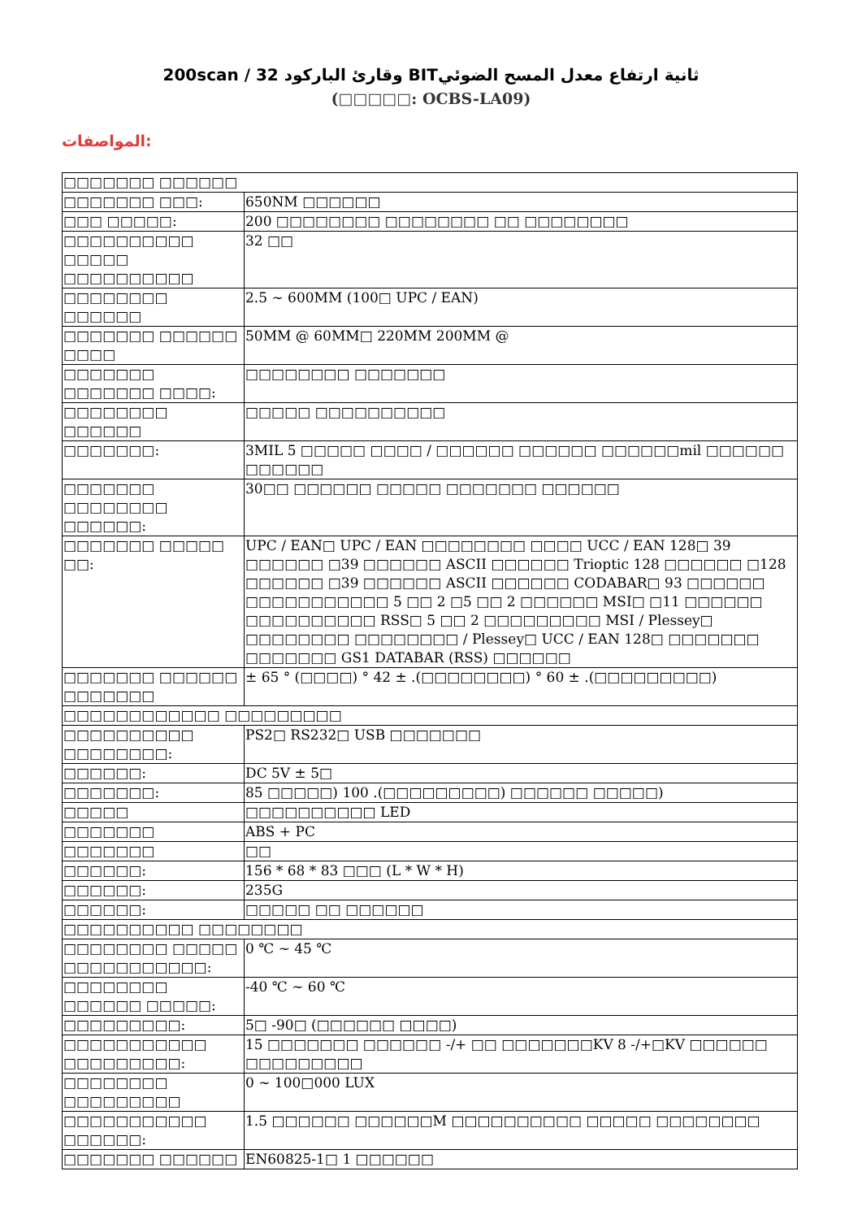200scan / 32 وقارئ الباركود BITثانية ارتفاع معدل المسح الضوئي
(□□□□□: OCBS-LA09)
المواصفات:
| □□□□□□□ □□□□□□ | |
| □□□□□□□ □□□: | 650NM □□□□□□ |
| □□□ □□□□□: | 200 □□□□□□□□ □□□□□□□□ □□ □□□□□□□□ |
| □□□□□□□□□□ □□□□□ □□□□□□□□□□ | 32 □□ |
| □□□□□□□□ □□□□□□ | 2.5 ~ 600MM (100□ UPC / EAN) |
| □□□□□□□ □□□□□□ □□□□ | 50MM @ 60MM□ 220MM 200MM @ |
| □□□□□□□ □□□□□□□ □□□□: | □□□□□□□□ □□□□□□□ |
| □□□□□□□□ □□□□□□ | □□□□□ □□□□□□□□□□ |
| □□□□□□□: | 3MIL 5 □□□□□ □□□□ / □□□□□□ □□□□□□ □□□□□□mil □□□□□□ □□□□□□ |
| □□□□□□□ □□□□□□□□ □□□□□□: | 30□□ □□□□□□ □□□□□ □□□□□□□ □□□□□□ |
| □□□□□□□ □□□□□ □□: | UPC / EAN□ UPC / EAN □□□□□□□□ □□□□ UCC / EAN 128□ 39 □□□□□□ □39 □□□□□□ ASCII □□□□□□ Trioptic 128 □□□□□□ □128 □□□□□□ □39 □□□□□□ ASCII □□□□□□ CODABAR□ 93 □□□□□□ □□□□□□□□□□□ 5 □□ 2 □5 □□ 2 □□□□□□ MSI□ □11 □□□□□□ □□□□□□□□□□ RSS□ 5 □□ 2 □□□□□□□□□ MSI / Plessey□ □□□□□□□□ □□□□□□□□ / Plessey□ UCC / EAN 128□ □□□□□□□ □□□□□□□ GS1 DATABAR (RSS) □□□□□□ |
| □□□□□□□ □□□□□□ □□□□□□□ | ± 65 ° (□□□□) ° 42 ± .(□□□□□□□□) ° 60 ± .(□□□□□□□□□) |
| □□□□□□□□□□□□ □□□□□□□□□ | |
| □□□□□□□□□□ □□□□□□□□: | PS2□ RS232□ USB □□□□□□□ |
| □□□□□□: | DC 5V ± 5□ |
| □□□□□□□: | 85 □□□□□) 100 .(□□□□□□□□□) □□□□□□ □□□□□) |
| □□□□□ | □□□□□□□□□□ LED |
| □□□□□□□ | ABS + PC |
| □□□□□□□ | □□ |
| □□□□□□: | 156 * 68 * 83 □□□ (L * W * H) |
| □□□□□□: | 235G |
| □□□□□□: | □□□□□ □□ □□□□□□ |
| □□□□□□□□□□ □□□□□□□□ | |
| □□□□□□□□ □□□□□ □□□□□□□□□□□: | 0 ℃ ~ 45 ℃ |
| □□□□□□□□ □□□□□□ □□□□□: | -40 ℃ ~ 60 ℃ |
| □□□□□□□□□: | 5□ -90□ (□□□□□□ □□□□) |
| □□□□□□□□□□□ □□□□□□□□□: | 15 □□□□□□□ □□□□□□ -/+ □□ □□□□□□□KV 8 -/+□KV □□□□□□ □□□□□□□□□ |
| □□□□□□□□ □□□□□□□□□ | 0 ~ 100□000 LUX |
| □□□□□□□□□□□ □□□□□□: | 1.5 □□□□□□ □□□□□□M □□□□□□□□□□ □□□□□ □□□□□□□□ |
| □□□□□□□ □□□□□□ | EN60825-1□ 1 □□□□□□ |